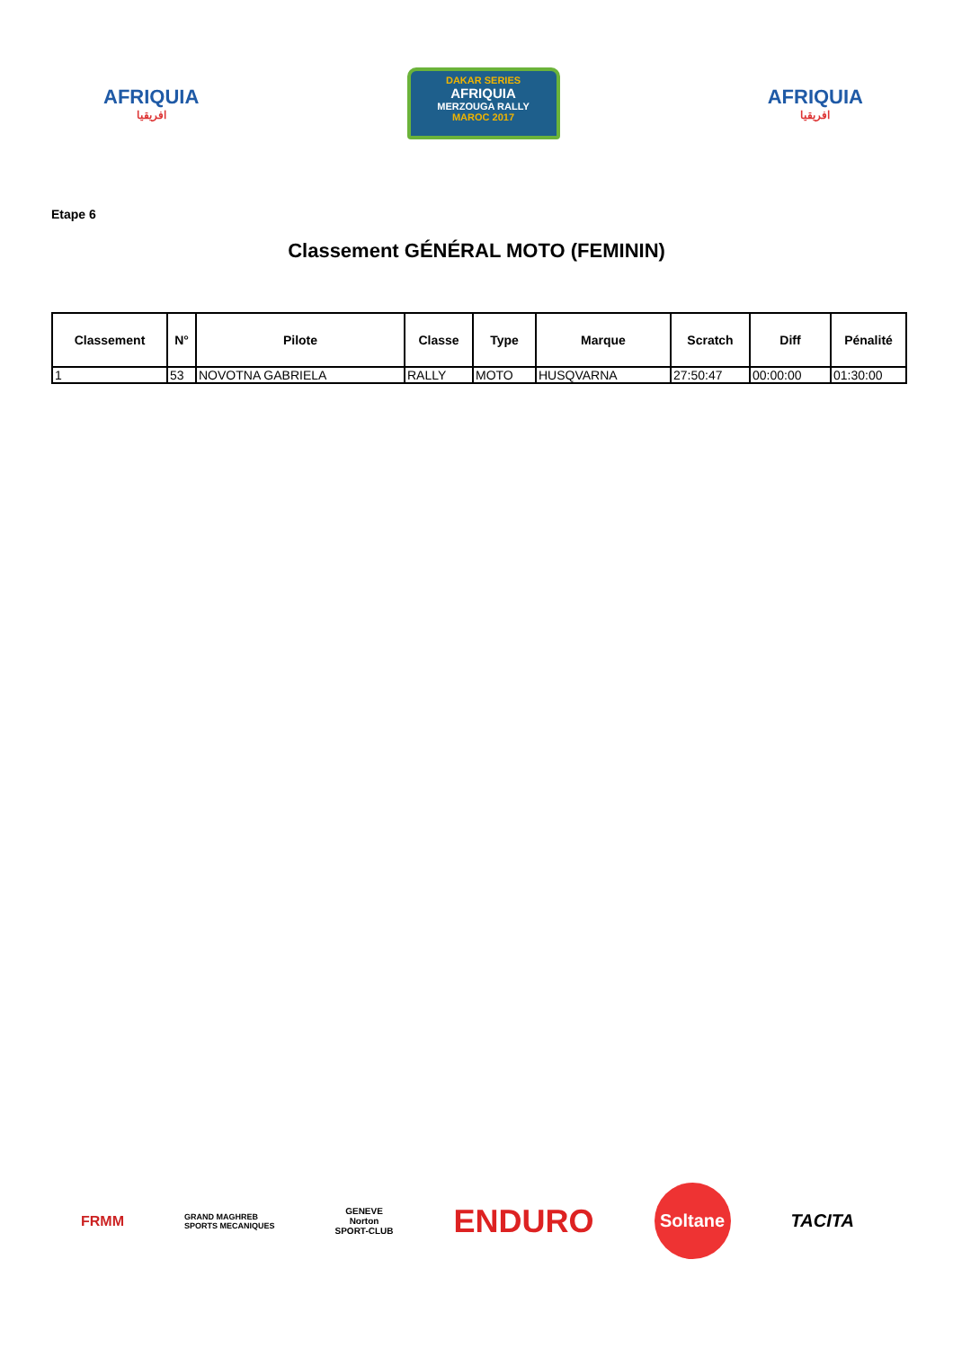AFRIQUIA
افريقيا
DAKAR SERIES
AFRIQUIA
MERZOUGA RALLY
MAROC 2017
AFRIQUIA
افريقيا
Etape 6
Classement GÉNÉRAL MOTO (FEMININ)
| Classement | N° | Pilote | Classe | Type | Marque | Scratch | Diff | Pénalité |
| --- | --- | --- | --- | --- | --- | --- | --- | --- |
| 1 | 53 | NOVOTNA GABRIELA | RALLY | MOTO | HUSQVARNA | 27:50:47 | 00:00:00 | 01:30:00 |
FRMM
GRAND MAGHREB
SPORTS MECANIQUES
GENEVE
Norton
SPORT-CLUB
ENDURO
Soltane
TACITA